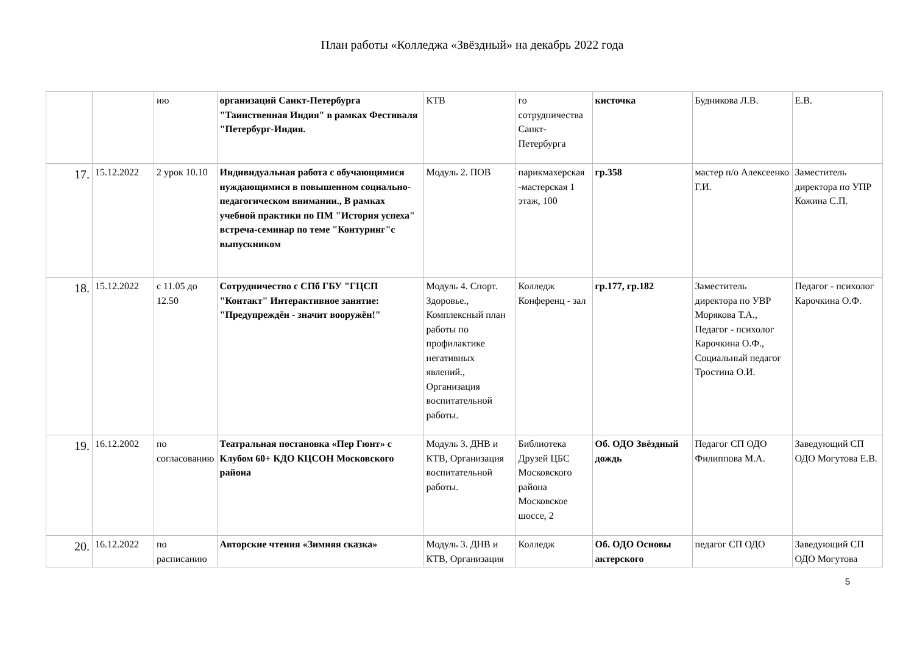План работы «Колледжа «Звёздный» на декабрь 2022 года
| | | ию | организаций Санкт-Петербурга "Таинственная Индия" в рамках Фестиваля "Петербург-Индия. | КТВ | го сотрудничества Санкт-Петербурга | кисточка | Будникова Л.В. | Е.В. |
| 17. | 15.12.2022 | 2 урок 10.10 | Индивидуальная работа с обучающимися нуждающимися в повышенном социально-педагогическом внимании., В рамках учебной практики по ПМ "История успеха" встреча-семинар по теме "Контуринг"с выпускником | Модуль 2. ПОВ | парикмахерская -мастерская 1 этаж, 100 | гр.358 | мастер п/о Алексеенко Г.И. | Заместитель директора по УПР Кожина С.П. |
| 18. | 15.12.2022 | с 11.05 до 12.50 | Сотрудничество с СПб ГБУ "ГЦСП "Контакт" Интерактивное занятие: "Предупреждён - значит вооружён!" | Модуль 4. Спорт. Здоровье., Комплексный план работы по профилактике негативных явлений., Организация воспитательной работы. | Колледж Конференц - зал | гр.177, гр.182 | Заместитель директора по УВР Морякова Т.А., Педагог - психолог Карочкина О.Ф., Социальный педагог Тростина О.И. | Педагог - психолог Карочкина О.Ф. |
| 19. | 16.12.2002 | по согласованию | Театральная постановка «Пер Гюнт» с Клубом 60+ КДО КЦСОН Московского района | Модуль 3. ДНВ и КТВ, Организация воспитательной работы. | Библиотека Друзей ЦБС Московского района Московское шоссе, 2 | Об. ОДО Звёздный дождь | Педагог СП ОДО Филиппова М.А. | Заведующий СП ОДО Могутова Е.В. |
| 20. | 16.12.2022 | по расписанию | Авторские чтения «Зимняя сказка» | Модуль 3. ДНВ и КТВ, Организация | Колледж | Об. ОДО Основы актерского | педагог СП ОДО | Заведующий СП ОДО Могутова |
5